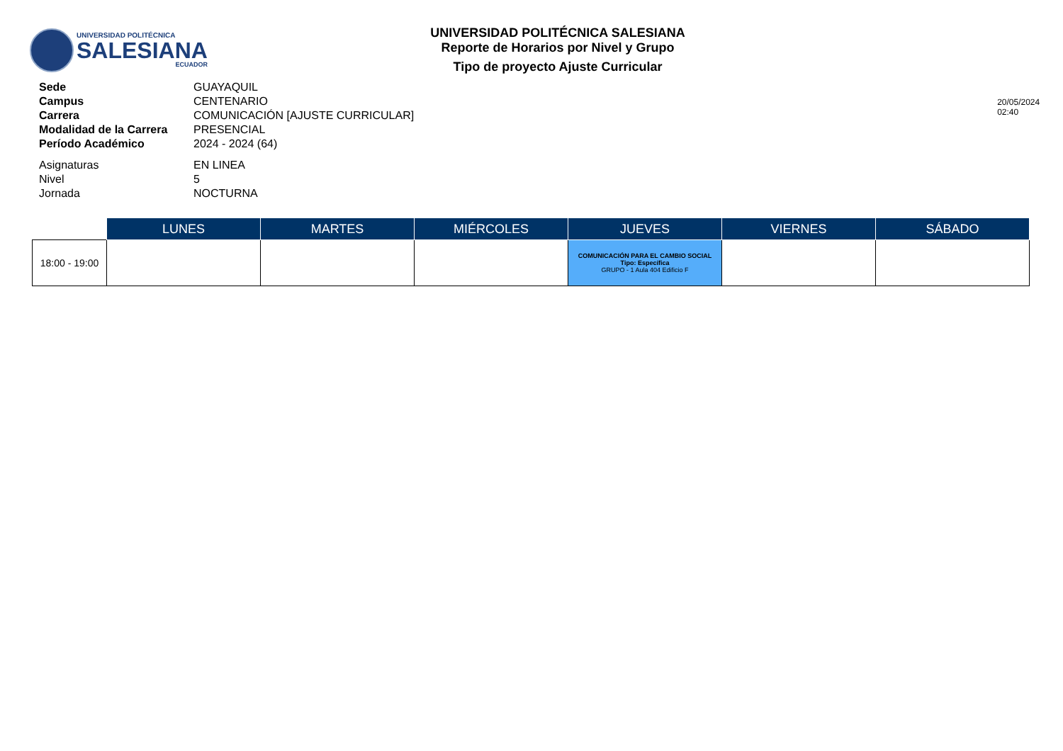UNIVERSIDAD POLITÉCNICA
SALESIANA
ECUADOR
UNIVERSIDAD POLITÉCNICA SALESIANA
Reporte de Horarios por Nivel y Grupo
Tipo de proyecto Ajuste Curricular
Sede GUAYAQUIL Campus CENTENARIO Carrera COMUNICACIÓN [AJUSTE CURRICULAR] Modalidad de la Carrera PRESENCIAL Período Académico 2024 - 2024 (64) Asignaturas EN LINEA Nivel 5 Jornada NOCTURNA
20/05/2024 02:40
| | LUNES | MARTES | MIÉRCOLES | JUEVES | VIERNES | SÁBADO |
| --- | --- | --- | --- | --- | --- | --- |
| 18:00 - 19:00 | | | | COMUNICACIÓN PARA EL CAMBIO SOCIAL Tipo: Específica GRUPO - 1 Aula 404 Edificio F | | |